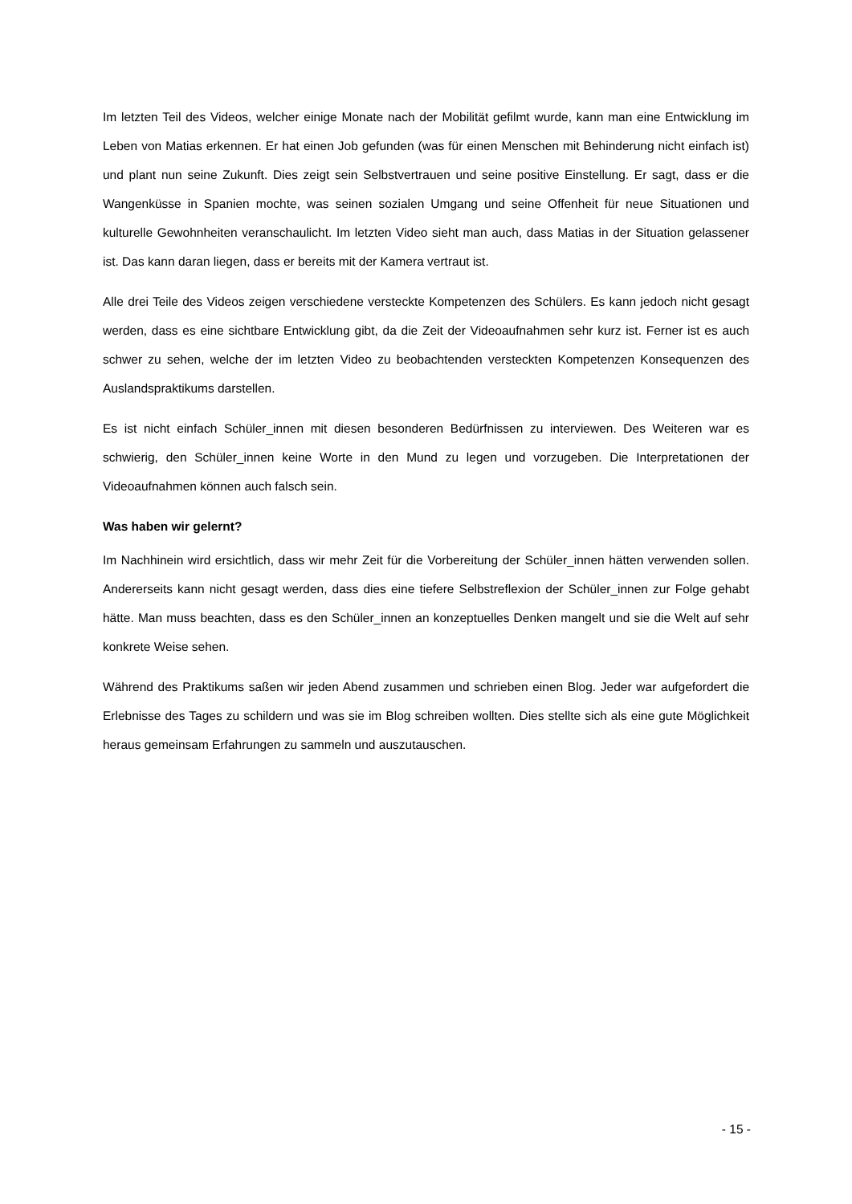Im letzten Teil des Videos, welcher einige Monate nach der Mobilität gefilmt wurde, kann man eine Entwicklung im Leben von Matias erkennen. Er hat einen Job gefunden (was für einen Menschen mit Behinderung nicht einfach ist) und plant nun seine Zukunft. Dies zeigt sein Selbstvertrauen und seine positive Einstellung. Er sagt, dass er die Wangenküsse in Spanien mochte, was seinen sozialen Umgang und seine Offenheit für neue Situationen und kulturelle Gewohnheiten veranschaulicht. Im letzten Video sieht man auch, dass Matias in der Situation gelassener ist. Das kann daran liegen, dass er bereits mit der Kamera vertraut ist.
Alle drei Teile des Videos zeigen verschiedene versteckte Kompetenzen des Schülers. Es kann jedoch nicht gesagt werden, dass es eine sichtbare Entwicklung gibt, da die Zeit der Videoaufnahmen sehr kurz ist. Ferner ist es auch schwer zu sehen, welche der im letzten Video zu beobachtenden versteckten Kompetenzen Konsequenzen des Auslandspraktikums darstellen.
Es ist nicht einfach Schüler_innen mit diesen besonderen Bedürfnissen zu interviewen. Des Weiteren war es schwierig, den Schüler_innen keine Worte in den Mund zu legen und vorzugeben. Die Interpretationen der Videoaufnahmen können auch falsch sein.
Was haben wir gelernt?
Im Nachhinein wird ersichtlich, dass wir mehr Zeit für die Vorbereitung der Schüler_innen hätten verwenden sollen. Andererseits kann nicht gesagt werden, dass dies eine tiefere Selbstreflexion der Schüler_innen zur Folge gehabt hätte. Man muss beachten, dass es den Schüler_innen an konzeptuelles Denken mangelt und sie die Welt auf sehr konkrete Weise sehen.
Während des Praktikums saßen wir jeden Abend zusammen und schrieben einen Blog. Jeder war aufgefordert die Erlebnisse des Tages zu schildern und was sie im Blog schreiben wollten. Dies stellte sich als eine gute Möglichkeit heraus gemeinsam Erfahrungen zu sammeln und auszutauschen.
- 15 -